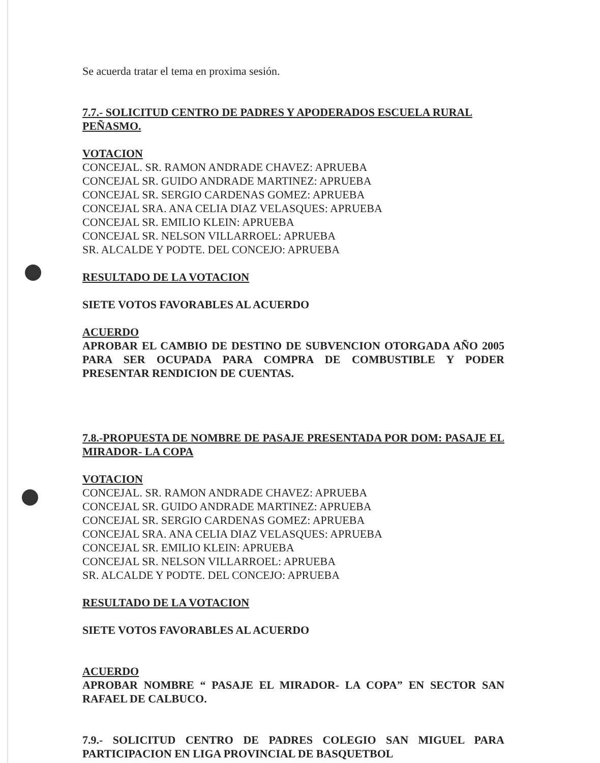Se acuerda tratar el tema en proxima sesión.
7.7.- SOLICITUD CENTRO DE PADRES Y APODERADOS ESCUELA RURAL PEÑASMO.
VOTACION
CONCEJAL. SR. RAMON ANDRADE CHAVEZ: APRUEBA
CONCEJAL SR. GUIDO ANDRADE MARTINEZ: APRUEBA
CONCEJAL SR. SERGIO CARDENAS GOMEZ: APRUEBA
CONCEJAL SRA. ANA CELIA DIAZ VELASQUES: APRUEBA
CONCEJAL SR. EMILIO KLEIN: APRUEBA
CONCEJAL SR. NELSON VILLARROEL: APRUEBA
SR. ALCALDE Y PODTE. DEL CONCEJO: APRUEBA
RESULTADO DE LA VOTACION
SIETE VOTOS FAVORABLES AL ACUERDO
ACUERDO
APROBAR EL CAMBIO DE DESTINO DE SUBVENCION OTORGADA AÑO 2005 PARA SER OCUPADA PARA COMPRA DE COMBUSTIBLE Y PODER PRESENTAR RENDICION DE CUENTAS.
7.8.-PROPUESTA DE NOMBRE DE PASAJE PRESENTADA POR DOM: PASAJE EL MIRADOR- LA COPA
VOTACION
CONCEJAL. SR. RAMON ANDRADE CHAVEZ: APRUEBA
CONCEJAL SR. GUIDO ANDRADE MARTINEZ: APRUEBA
CONCEJAL SR. SERGIO CARDENAS GOMEZ: APRUEBA
CONCEJAL SRA. ANA CELIA DIAZ VELASQUES: APRUEBA
CONCEJAL SR. EMILIO KLEIN: APRUEBA
CONCEJAL SR. NELSON VILLARROEL: APRUEBA
SR. ALCALDE Y PODTE. DEL CONCEJO: APRUEBA
RESULTADO DE LA VOTACION
SIETE VOTOS FAVORABLES AL ACUERDO
ACUERDO
APROBAR NOMBRE “ PASAJE EL MIRADOR- LA COPA” EN SECTOR SAN RAFAEL DE CALBUCO.
7.9.- SOLICITUD CENTRO DE PADRES COLEGIO SAN MIGUEL PARA PARTICIPACION EN LIGA PROVINCIAL DE BASQUETBOL